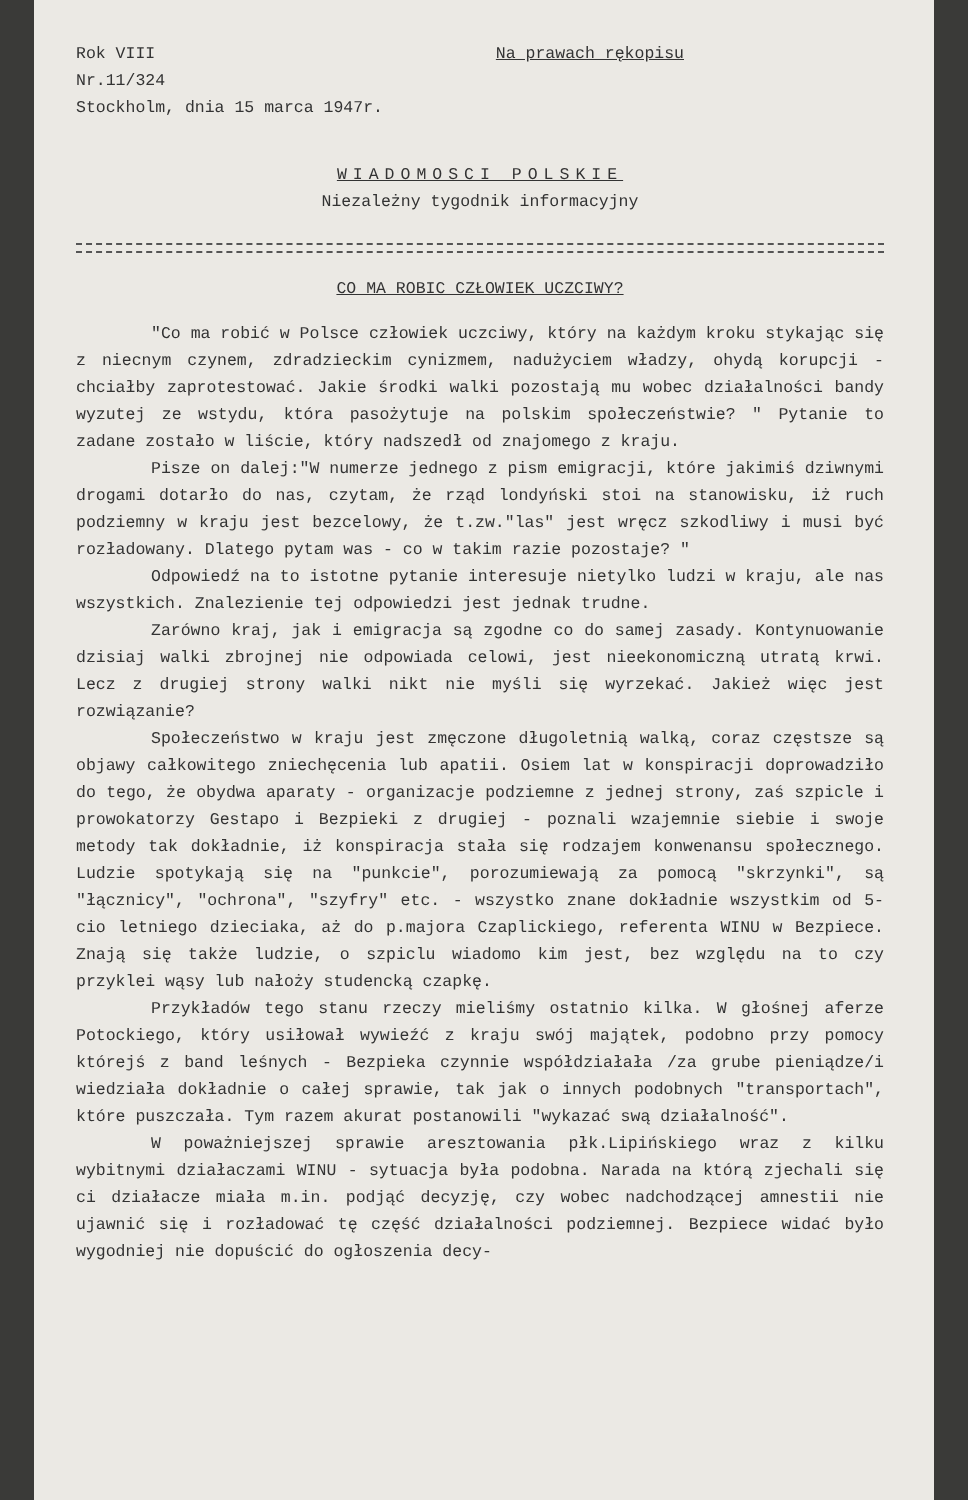Rok VIII
Nr.11/324
Stockholm, dnia 15 marca 1947r.
Na prawach rękopisu
WIADOMOSCI POLSKIE
Niezależny tygodnik informacyjny
CO MA ROBIC CZŁOWIEK UCZCIWY?
"Co ma robić w Polsce człowiek uczciwy, który na każdym kroku stykając się z niecnym czynem, zdradzieckim cynizmem, nadużyciem władzy, ohydą korupcji - chciałby zaprotestować. Jakie środki walki pozostają mu wobec działalności bandy wyzutej ze wstydu, która pasożytuje na polskim społeczeństwie? " Pytanie to zadane zostało w liście, który nadszedł od znajomego z kraju.
Pisze on dalej:"W numerze jednego z pism emigracji, które jakimiś dziwnymi drogami dotarło do nas, czytam, że rząd londyński stoi na stanowisku, iż ruch podziemny w kraju jest bezcelowy, że t.zw."las" jest wręcz szkodliwy i musi być rozładowany. Dlatego pytam was - co w takim razie pozostaje? "
Odpowiedź na to istotne pytanie interesuje nietylko ludzi w kraju, ale nas wszystkich. Znalezienie tej odpowiedzi jest jednak trudne.
Zarówno kraj, jak i emigracja są zgodne co do samej zasady. Kontynuowanie dzisiaj walki zbrojnej nie odpowiada celowi, jest nieekonomiczną utratą krwi. Lecz z drugiej strony walki nikt nie myśli się wyrzekać. Jakież więc jest rozwiązanie?
Społeczeństwo w kraju jest zmęczone długoletnią walką, coraz częstsze są objawy całkowitego zniechęcenia lub apatii. Osiem lat w konspiracji doprowadziło do tego, że obydwa aparaty - organizacje podziemne z jednej strony, zaś szpicle i prowokatorzy Gestapo i Bezpieki z drugiej - poznali wzajemnie siebie i swoje metody tak dokładnie, iż konspiracja stała się rodzajem konwenansu społecznego. Ludzie spotykają się na "punkcie", porozumiewają za pomocą "skrzynki", są "łącznicy", "ochrona", "szyfry" etc. - wszystko znane dokładnie wszystkim od 5-cio letniego dzieciaka, aż do p.majora Czaplickiego, referenta WINU w Bezpiece. Znają się także ludzie, o szpiclu wiadomo kim jest, bez względu na to czy przyklei wąsy lub nałoży studencką czapkę.
Przykładów tego stanu rzeczy mieliśmy ostatnio kilka. W głośnej aferze Potockiego, który usiłował wywieźć z kraju swój majątek, podobno przy pomocy którejś z band leśnych - Bezpieka czynnie współdziałała /za grube pieniądze/i wiedziała dokładnie o całej sprawie, tak jak o innych podobnych "transportach", które puszczała. Tym razem akurat postanowili "wykazać swą działalność".
W poważniejszej sprawie aresztowania płk.Lipińskiego wraz z kilku wybitnymi działaczami WINU - sytuacja była podobna. Narada na którą zjechali się ci działacze miała m.in. podjąć decyzję, czy wobec nadchodzącej amnestii nie ujawnić się i rozładować tę część działalności podziemnej. Bezpiece widać było wygodniej nie dopuścić do ogłoszenia decy-